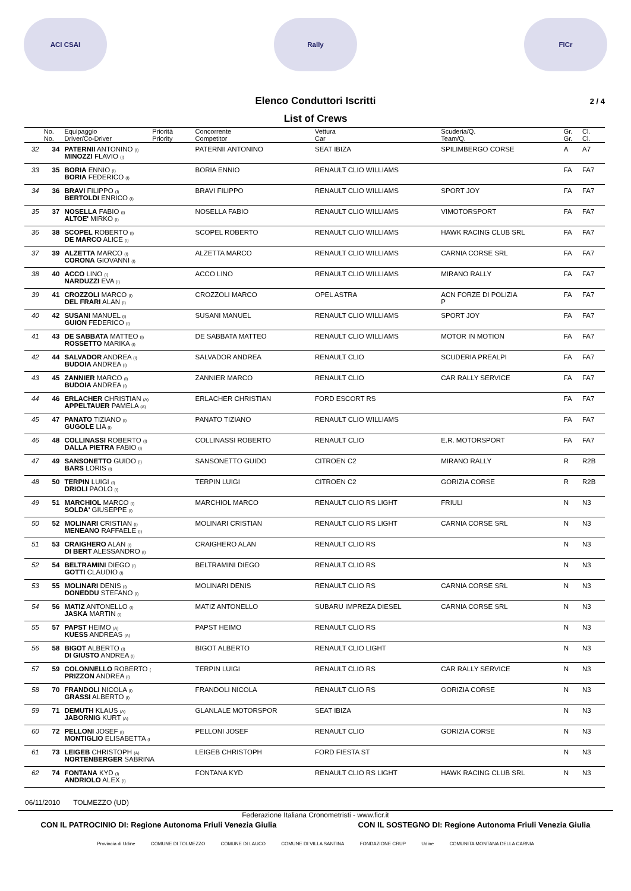ACI CSAI Rally FICr
Elenco Conduttori Iscritti 2 / 4
List of Crews
| | No. | Equipaggio | Priorità | Concorrente | Vettura | Scuderia/Q. | Gr. | Cl. |
| --- | --- | --- | --- | --- | --- | --- | --- | --- |
| | No. | Driver/Co-Driver | Priority | Competitor | Car | Team/Q. | Gr. | Cl. |
| 32 | 34 | PATERNII ANTONINO (I) MINOZZI FLAVIO (I) | | PATERNII ANTONINO | SEAT IBIZA | SPILIMBERGO CORSE | A | A7 |
| 33 | 35 | BORIA ENNIO (I) BORIA FEDERICO (I) | | BORIA ENNIO | RENAULT CLIO WILLIAMS | | FA | FA7 |
| 34 | 36 | BRAVI FILIPPO (I) BERTOLDI ENRICO (I) | | BRAVI FILIPPO | RENAULT CLIO WILLIAMS | SPORT JOY | FA | FA7 |
| 35 | 37 | NOSELLA FABIO (I) ALTOE' MIRKO (I) | | NOSELLA FABIO | RENAULT CLIO WILLIAMS | VIMOTORSPORT | FA | FA7 |
| 36 | 38 | SCOPEL ROBERTO (I) DE MARCO ALICE (I) | | SCOPEL ROBERTO | RENAULT CLIO WILLIAMS | HAWK RACING CLUB SRL | FA | FA7 |
| 37 | 39 | ALZETTA MARCO (I) CORONA GIOVANNI (I) | | ALZETTA MARCO | RENAULT CLIO WILLIAMS | CARNIA CORSE SRL | FA | FA7 |
| 38 | 40 | ACCO LINO (I) NARDUZZI EVA (I) | | ACCO LINO | RENAULT CLIO WILLIAMS | MIRANO RALLY | FA | FA7 |
| 39 | 41 | CROZZOLI MARCO (I) DEL FRARI ALAN (I) | | CROZZOLI MARCO | OPEL ASTRA | ACN FORZE DI POLIZIA P | FA | FA7 |
| 40 | 42 | SUSANI MANUEL (I) GUION FEDERICO (I) | | SUSANI MANUEL | RENAULT CLIO WILLIAMS | SPORT JOY | FA | FA7 |
| 41 | 43 | DE SABBATA MATTEO (I) ROSSETTO MARIKA (I) | | DE SABBATA MATTEO | RENAULT CLIO WILLIAMS | MOTOR IN MOTION | FA | FA7 |
| 42 | 44 | SALVADOR ANDREA (I) BUDOIA ANDREA (I) | | SALVADOR ANDREA | RENAULT CLIO | SCUDERIA PREALPI | FA | FA7 |
| 43 | 45 | ZANNIER MARCO (I) BUDOIA ANDREA (I) | | ZANNIER MARCO | RENAULT CLIO | CAR RALLY SERVICE | FA | FA7 |
| 44 | 46 | ERLACHER CHRISTIAN (A) APPELTAUER PAMELA (A) | | ERLACHER CHRISTIAN | FORD ESCORT RS | | FA | FA7 |
| 45 | 47 | PANATO TIZIANO (I) GUGOLE LIA (I) | | PANATO TIZIANO | RENAULT CLIO WILLIAMS | | FA | FA7 |
| 46 | 48 | COLLINASSI ROBERTO (I) DALLA PIETRA FABIO (I) | | COLLINASSI ROBERTO | RENAULT CLIO | E.R. MOTORSPORT | FA | FA7 |
| 47 | 49 | SANSONETTO GUIDO (I) BARS LORIS (I) | | SANSONETTO GUIDO | CITROEN C2 | MIRANO RALLY | R | R2B |
| 48 | 50 | TERPIN LUIGI (I) DRIOLI PAOLO (I) | | TERPIN LUIGI | CITROEN C2 | GORIZIA CORSE | R | R2B |
| 49 | 51 | MARCHIOL MARCO (I) SOLDA' GIUSEPPE (I) | | MARCHIOL MARCO | RENAULT CLIO RS LIGHT | FRIULI | N | N3 |
| 50 | 52 | MOLINARI CRISTIAN (I) MENEANO RAFFAELE (I) | | MOLINARI CRISTIAN | RENAULT CLIO RS LIGHT | CARNIA CORSE SRL | N | N3 |
| 51 | 53 | CRAIGHERO ALAN (I) DI BERT ALESSANDRO (I) | | CRAIGHERO ALAN | RENAULT CLIO RS | | N | N3 |
| 52 | 54 | BELTRAMINI DIEGO (I) GOTTI CLAUDIO (I) | | BELTRAMINI DIEGO | RENAULT CLIO RS | | N | N3 |
| 53 | 55 | MOLINARI DENIS (I) DONEDDU STEFANO (I) | | MOLINARI DENIS | RENAULT CLIO RS | CARNIA CORSE SRL | N | N3 |
| 54 | 56 | MATIZ ANTONELLO (I) JASKA MARTIN (I) | | MATIZ ANTONELLO | SUBARU IMPREZA DIESEL | CARNIA CORSE SRL | N | N3 |
| 55 | 57 | PAPST HEIMO (A) KUESS ANDREAS (A) | | PAPST HEIMO | RENAULT CLIO RS | | N | N3 |
| 56 | 58 | BIGOT ALBERTO (I) DI GIUSTO ANDREA (I) | | BIGOT ALBERTO | RENAULT CLIO LIGHT | | N | N3 |
| 57 | 59 | COLONNELLO ROBERTO ( PRIZZON ANDREA (I) | | TERPIN LUIGI | RENAULT CLIO RS | CAR RALLY SERVICE | N | N3 |
| 58 | 70 | FRANDOLI NICOLA (I) GRASSI ALBERTO (I) | | FRANDOLI NICOLA | RENAULT CLIO RS | GORIZIA CORSE | N | N3 |
| 59 | 71 | DEMUTH KLAUS (A) JABORNIG KURT (A) | | GLANLALE MOTORSPOR | SEAT IBIZA | | N | N3 |
| 60 | 72 | PELLONI JOSEF (I) MONTIGLIO ELISABETTA (I | | PELLONI JOSEF | RENAULT CLIO | GORIZIA CORSE | N | N3 |
| 61 | 73 | LEIGEB CHRISTOPH (A) NORTENBERGER SABRINA | | LEIGEB CHRISTOPH | FORD FIESTA ST | | N | N3 |
| 62 | 74 | FONTANA KYD (I) ANDRIOLO ALEX (I) | | FONTANA KYD | RENAULT CLIO RS LIGHT | HAWK RACING CLUB SRL | N | N3 |
06/11/2010 TOLMEZZO (UD)
Federazione Italiana Cronometristi - www.ficr.it
CON IL PATROCINIO DI: Regione Autonoma Friuli Venezia Giulia CON IL SOSTEGNO DI: Regione Autonoma Friuli Venezia Giulia
Provincia di Udine COMUNE DI TOLMEZZO COMUNE DI LAUCO COMUNE DI VILLA SANTINA FONDAZIONE CRUP Udine COMUNITA MONTANA DELLA CARNIA